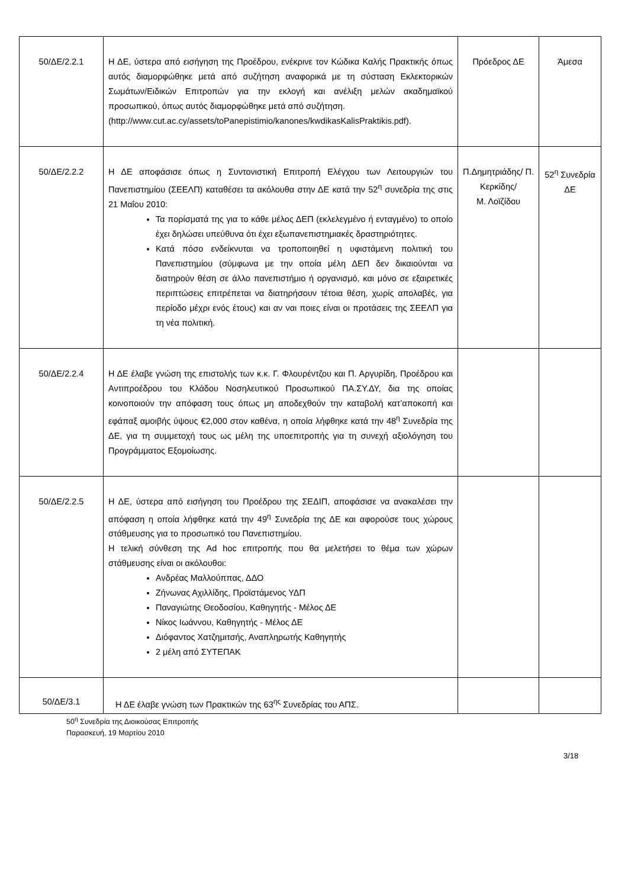| 50/ΔΕ/2.2.1 | Η ΔΕ, ύστερα από εισήγηση της Προέδρου, ενέκρινε τον Κώδικα Καλής Πρακτικής όπως αυτός διαμορφώθηκε μετά από συζήτηση αναφορικά με τη σύσταση Εκλεκτορικών Σωμάτων/Ειδικών Επιτροπών για την εκλογή και ανέλιξη μελών ακαδημαϊκού προσωπικού, όπως αυτός διαμορφώθηκε μετά από συζήτηση. (http://www.cut.ac.cy/assets/toPanepistimio/kanones/kwdikasKalisPraktikis.pdf). | Πρόεδρος ΔΕ | Άμεσα |
| 50/ΔΕ/2.2.2 | Η ΔΕ αποφάσισε όπως η Συντονιστική Επιτροπή Ελέγχου των Λειτουργιών του Πανεπιστημίου (ΣΕΕΛΠ) καταθέσει τα ακόλουθα στην ΔΕ κατά την 52<sup>η</sup> συνεδρία της στις 21 Μαΐου 2010: Τα πορίσματά της για το κάθε μέλος ΔΕΠ (εκλελεγμένο ή ενταγμένο) το οποίο έχει δηλώσει υπεύθυνα ότι έχει εξωπανεπιστημιακές δραστηριότητες. Κατά πόσο ενδείκνυται να τροποποιηθεί η υφιστάμενη πολιτική του Πανεπιστημίου (σύμφωνα με την οποία μέλη ΔΕΠ δεν δικαιούνται να διατηρούν θέση σε άλλο πανεπιστήμιο ή οργανισμό, και μόνο σε εξαιρετικές περιπτώσεις επιτρέπεται να διατηρήσουν τέτοια θέση, χωρίς απολαβές, για περίοδο μέχρι ενός έτους) και αν ναι ποιες είναι οι προτάσεις της ΣΕΕΛΠ για τη νέα πολιτική. | Π.Δημητριάδης/ Π. Κερκίδης/ Μ. Λοϊζίδου | 52<sup>η</sup> Συνεδρία ΔΕ |
| 50/ΔΕ/2.2.4 | Η ΔΕ έλαβε γνώση της επιστολής των κ.κ. Γ. Φλουρέντζου και Π. Αργυρίδη, Προέδρου και Αντιπροέδρου του Κλάδου Νοσηλευτικού Προσωπικού ΠΑ.ΣΥ.ΔΥ, δια της οποίας κοινοποιούν την απόφαση τους όπως μη αποδεχθούν την καταβολή κατ’αποκοπή και εφάπαξ αμοιβής ύψους €2,000 στον καθένα, η οποία λήφθηκε κατά την 48<sup>η</sup> Συνεδρία της ΔΕ, για τη συμμετοχή τους ως μέλη της υποεπιτροπής για τη συνεχή αξιολόγηση του Προγράμματος Εξομοίωσης. | | |
| 50/ΔΕ/2.2.5 | Η ΔΕ, ύστερα από εισήγηση του Προέδρου της ΣΕΔΙΠ, αποφάσισε να ανακαλέσει την απόφαση η οποία λήφθηκε κατά την 49<sup>η</sup> Συνεδρία της ΔΕ και αφορούσε τους χώρους στάθμευσης για το προσωπικό του Πανεπιστημίου. Η τελική σύνθεση της Ad hoc επιτροπής που θα μελετήσει το θέμα των χώρων στάθμευσης είναι οι ακόλουθοι: Ανδρέας Μαλλούππας, ΔΔΟ Ζήνωνας Αχιλλίδης, Προϊστάμενος ΥΔΠ Παναγιώτης Θεοδοσίου, Καθηγητής - Μέλος ΔΕ Νίκος Ιωάννου, Καθηγητής - Μέλος ΔΕ Διόφαντος Χατζημιτσής, Αναπληρωτής Καθηγητής 2 μέλη από ΣΥΤΕΠΑΚ | | |
| 50/ΔΕ/3.1 | Η ΔΕ έλαβε γνώση των Πρακτικών της 63<sup>ης</sup> Συνεδρίας του ΑΠΣ. | | |
50<sup>η</sup> Συνεδρία της Διοικούσας Επιτροπής
Παρασκευή, 19 Μαρτίου 2010
3/18